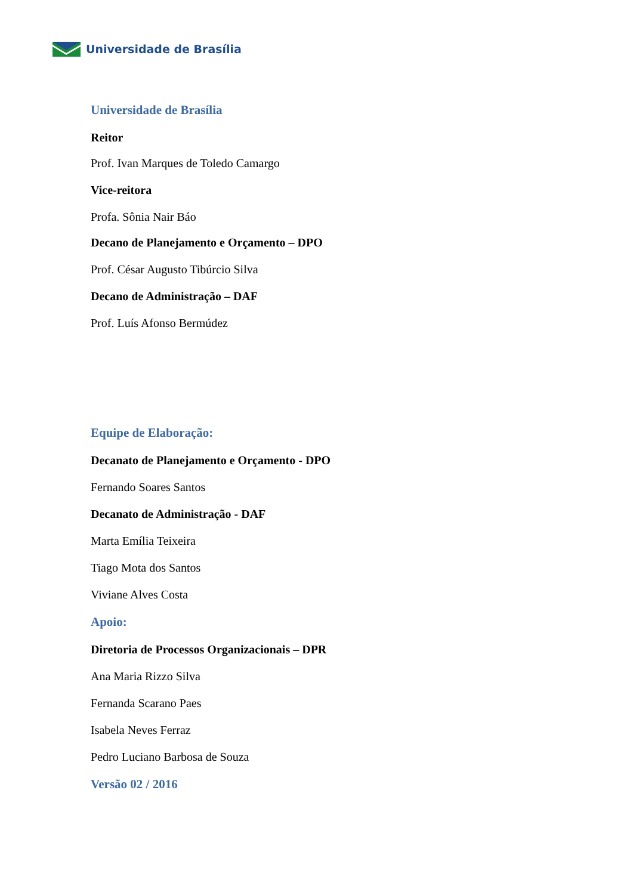Universidade de Brasília
Universidade de Brasília
Reitor
Prof. Ivan Marques de Toledo Camargo
Vice-reitora
Profa. Sônia Nair Báo
Decano de Planejamento e Orçamento – DPO
Prof. César Augusto Tibúrcio Silva
Decano de Administração – DAF
Prof. Luís Afonso Bermúdez
Equipe de Elaboração:
Decanato de Planejamento e Orçamento - DPO
Fernando Soares Santos
Decanato de Administração - DAF
Marta Emília Teixeira
Tiago Mota dos Santos
Viviane Alves Costa
Apoio:
Diretoria de Processos Organizacionais – DPR
Ana Maria Rizzo Silva
Fernanda Scarano Paes
Isabela Neves Ferraz
Pedro Luciano Barbosa de Souza
Versão 02 / 2016